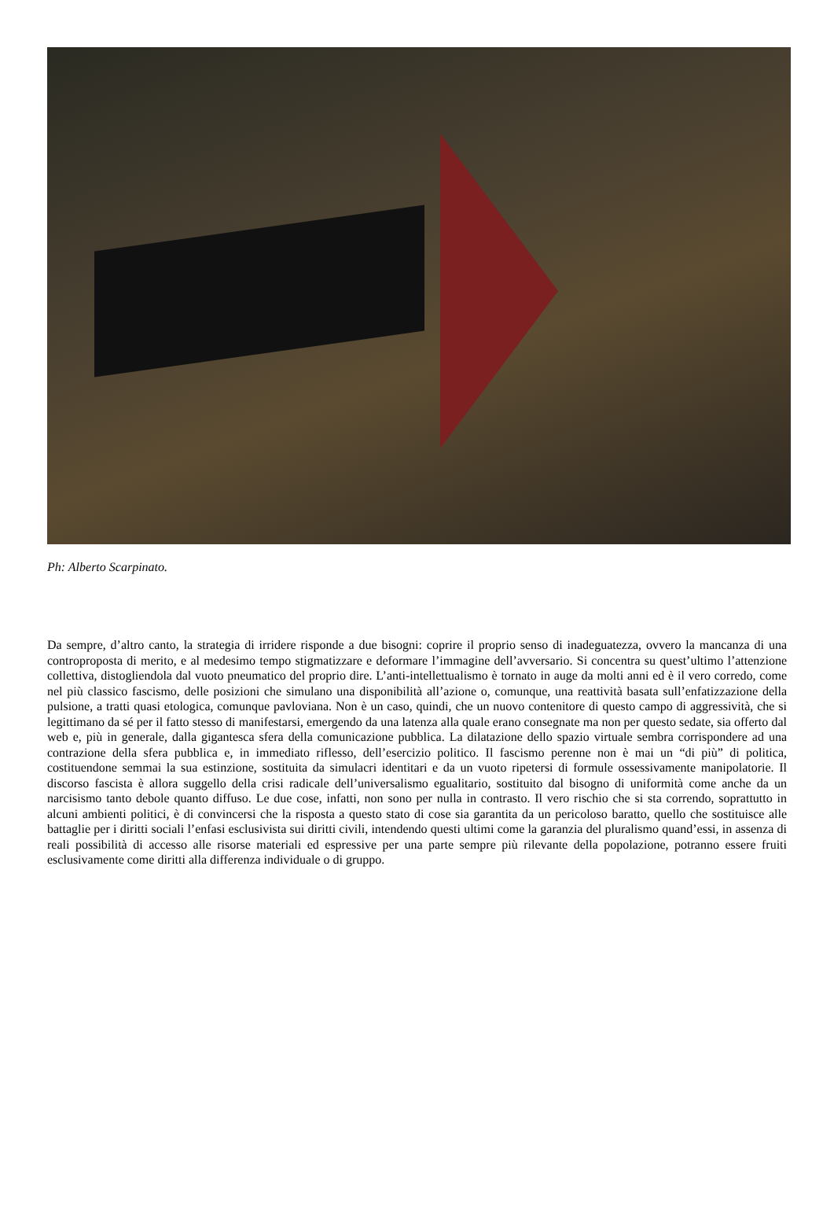Ph: Alberto Scarpinato.
Da sempre, d’altro canto, la strategia di irridere risponde a due bisogni: coprire il proprio senso di inadeguatezza, ovvero la mancanza di una controproposta di merito, e al medesimo tempo stigmatizzare e deformare l’immagine dell’avversario. Si concentra su quest’ultimo l’attenzione collettiva, distogliendola dal vuoto pneumatico del proprio dire. L’anti-intellettualismo è tornato in auge da molti anni ed è il vero corredo, come nel più classico fascismo, delle posizioni che simulano una disponibilità all’azione o, comunque, una reattività basata sull’enfatizzazione della pulsione, a tratti quasi etologica, comunque pavloviana. Non è un caso, quindi, che un nuovo contenitore di questo campo di aggressività, che si legittimano da sé per il fatto stesso di manifestarsi, emergendo da una latenza alla quale erano consegnate ma non per questo sedate, sia offerto dal web e, più in generale, dalla gigantesca sfera della comunicazione pubblica. La dilatazione dello spazio virtuale sembra corrispondere ad una contrazione della sfera pubblica e, in immediato riflesso, dell’esercizio politico. Il fascismo perenne non è mai un “di più” di politica, costituendone semmai la sua estinzione, sostituita da simulacri identitari e da un vuoto ripetersi di formule ossessivamente manipolatorie. Il discorso fascista è allora suggello della crisi radicale dell’universalismo egualitario, sostituito dal bisogno di uniformità come anche da un narcisismo tanto debole quanto diffuso. Le due cose, infatti, non sono per nulla in contrasto. Il vero rischio che si sta correndo, soprattutto in alcuni ambienti politici, è di convincersi che la risposta a questo stato di cose sia garantita da un pericoloso baratto, quello che sostituisce alle battaglie per i diritti sociali l’enfasi esclusivista sui diritti civili, intendendo questi ultimi come la garanzia del pluralismo quand’essi, in assenza di reali possibilità di accesso alle risorse materiali ed espressive per una parte sempre più rilevante della popolazione, potranno essere fruiti esclusivamente come diritti alla differenza individuale o di gruppo.